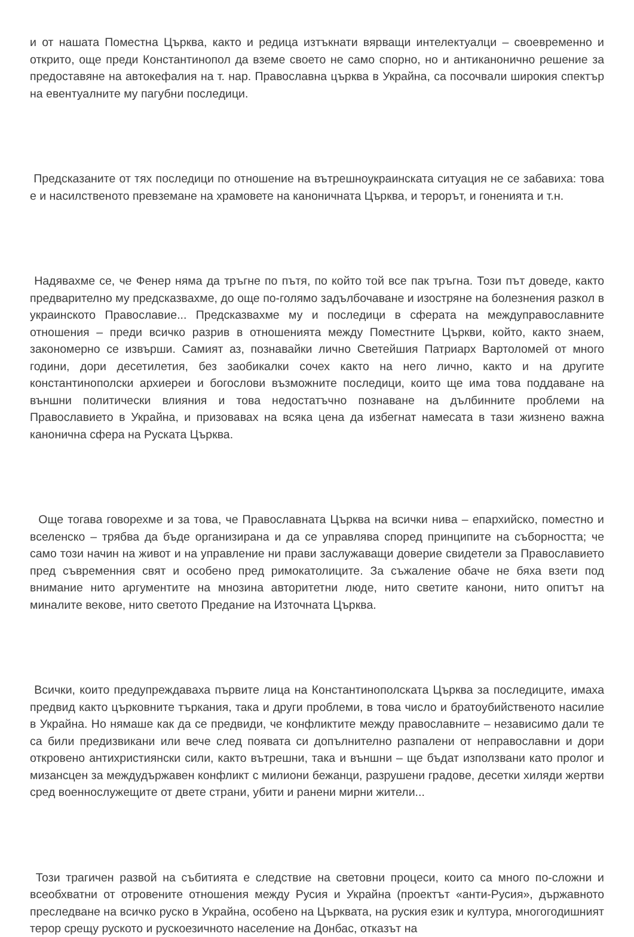и от нашата Поместна Църква, както и редица изтъкнати вярващи интелектуалци – своевременно и открито, още преди Константинопол да вземе своето не само спорно, но и антиканонично решение за предоставяне на автокефалия на т. нар. Православна църква в Украйна, са посочвали широкия спектър на евентуалните му пагубни последици.
Предсказаните от тях последици по отношение на вътрешноукраинската ситуация не се забавиха: това е и насилственото превземане на храмовете на каноничната Църква, и терорът, и гоненията и т.н.
Надявахме се, че Фенер няма да тръгне по пътя, по който той все пак тръгна. Този път доведе, както предварително му предсказвахме, до още по-голямо задълбочаване и изостряне на болезнения разкол в украинското Православие... Предсказвахме му и последици в сферата на междуправославните отношения – преди всичко разрив в отношенията между Поместните Църкви, който, както знаем, закономерно се извърши. Самият аз, познавайки лично Светейшия Патриарх Вартоломей от много години, дори десетилетия, без заобикалки сочех както на него лично, както и на другите константинополски архиереи и богослови възможните последици, които ще има това поддаване на външни политически влияния и това недостатъчно познаване на дълбинните проблеми на Православието в Украйна, и призовавах на всяка цена да избегнат намесата в тази жизнено важна канонична сфера на Руската Църква.
Още тогава говорехме и за това, че Православната Църква на всички нива – епархийско, поместно и вселенско – трябва да бъде организирана и да се управлява според принципите на съборността; че само този начин на живот и на управление ни прави заслужаващи доверие свидетели за Православието пред съвременния свят и особено пред римокатолиците. За съжаление обаче не бяха взети под внимание нито аргументите на мнозина авторитетни люде, нито светите канони, нито опитът на миналите векове, нито светото Предание на Източната Църква.
Всички, които предупреждаваха първите лица на Константинополската Църква за последиците, имаха предвид както църковните търкания, така и други проблеми, в това число и братоубийственото насилие в Украйна. Но нямаше как да се предвиди, че конфликтите между православните – независимо дали те са били предизвикани или вече след появата си допълнително разпалени от неправославни и дори откровено антихристиянски сили, както вътрешни, така и външни – ще бъдат използвани като пролог и мизансцен за междудържавен конфликт с милиони бежанци, разрушени градове, десетки хиляди жертви сред военнослужещите от двете страни, убити и ранени мирни жители...
Този трагичен развой на събитията е следствие на световни процеси, които са много по-сложни и всеобхватни от отровените отношения между Русия и Украйна (проектът «анти-Русия», държавното преследване на всичко руско в Украйна, особено на Църквата, на руския език и култура, многогодишният терор срещу руското и рускоезичното население на Донбас, отказът на